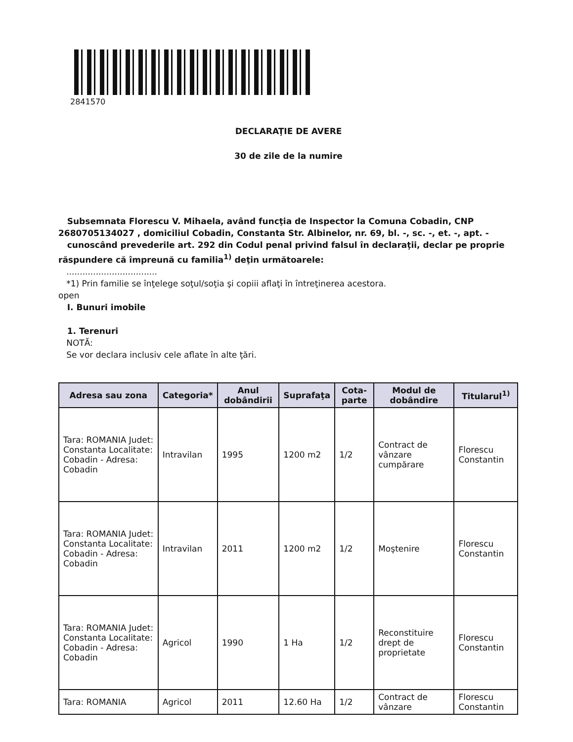2841570
DECLARAŢIE DE AVERE
30 de zile de la numire
Subsemnata Florescu V. Mihaela, având funcţia de Inspector la Comuna Cobadin, CNP 2680705134027 , domiciliul Cobadin, Constanta Str. Albinelor, nr. 69, bl. -, sc. -, et. -, apt. -
cunoscând prevederile art. 292 din Codul penal privind falsul în declaraţii, declar pe proprie răspundere că împreună cu familia<sup>1)</sup> deţin următoarele:
..................................
*1) Prin familie se înţelege soţul/soţia şi copiii aflaţi în întreţinerea acestora.
open
I. Bunuri imobile
1. Terenuri
NOTĂ:
Se vor declara inclusiv cele aflate în alte ţări.
| Adresa sau zona | Categoria* | Anul dobândirii | Suprafaţa | Cota-parte | Modul de dobândire | Titularul<sup>1)</sup> |
| --- | --- | --- | --- | --- | --- | --- |
| Tara: ROMANIA Judet: Constanta Localitate: Cobadin - Adresa: Cobadin | Intravilan | 1995 | 1200 m2 | 1/2 | Contract de vânzare cumpărare | Florescu Constantin |
| Tara: ROMANIA Judet: Constanta Localitate: Cobadin - Adresa: Cobadin | Intravilan | 2011 | 1200 m2 | 1/2 | Moştenire | Florescu Constantin |
| Tara: ROMANIA Judet: Constanta Localitate: Cobadin - Adresa: Cobadin | Agricol | 1990 | 1 Ha | 1/2 | Reconstituire drept de proprietate | Florescu Constantin |
| Tara: ROMANIA | Agricol | 2011 | 12.60 Ha | 1/2 | Contract de vânzare | Florescu Constantin |